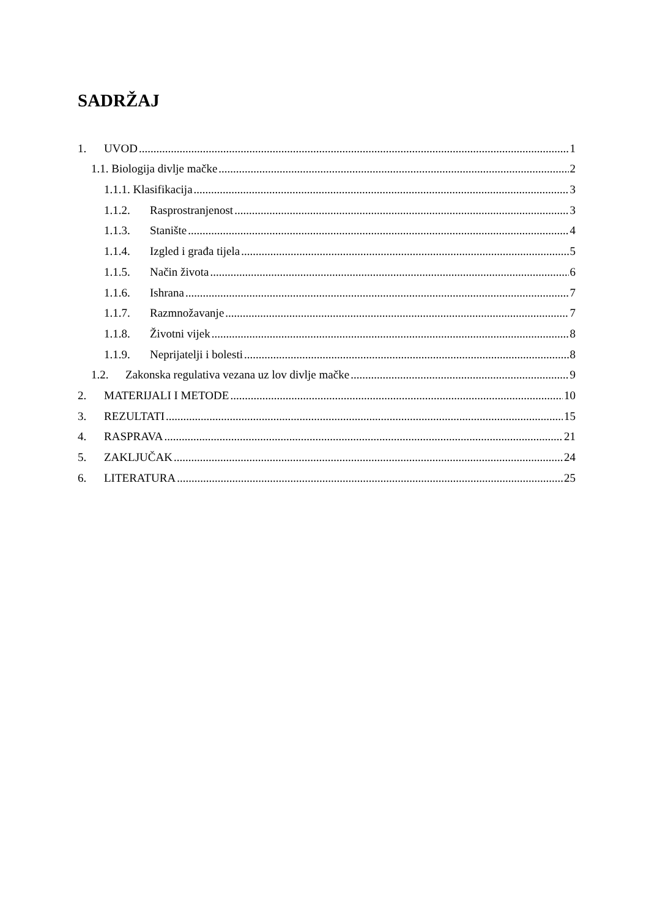SADRŽAJ
1. UVOD 1
1.1. Biologija divlje mačke 2
1.1.1. Klasifikacija 3
1.1.2. Rasprostranjenost 3
1.1.3. Stanište 4
1.1.4. Izgled i građa tijela 5
1.1.5. Način života 6
1.1.6. Ishrana 7
1.1.7. Razmnožavanje 7
1.1.8. Životni vijek 8
1.1.9. Neprijatelji i bolesti 8
1.2. Zakonska regulativa vezana uz lov divlje mačke 9
2. MATERIJALI I METODE 10
3. REZULTATI 15
4. RASPRAVA 21
5. ZAKLJUČAK 24
6. LITERATURA 25